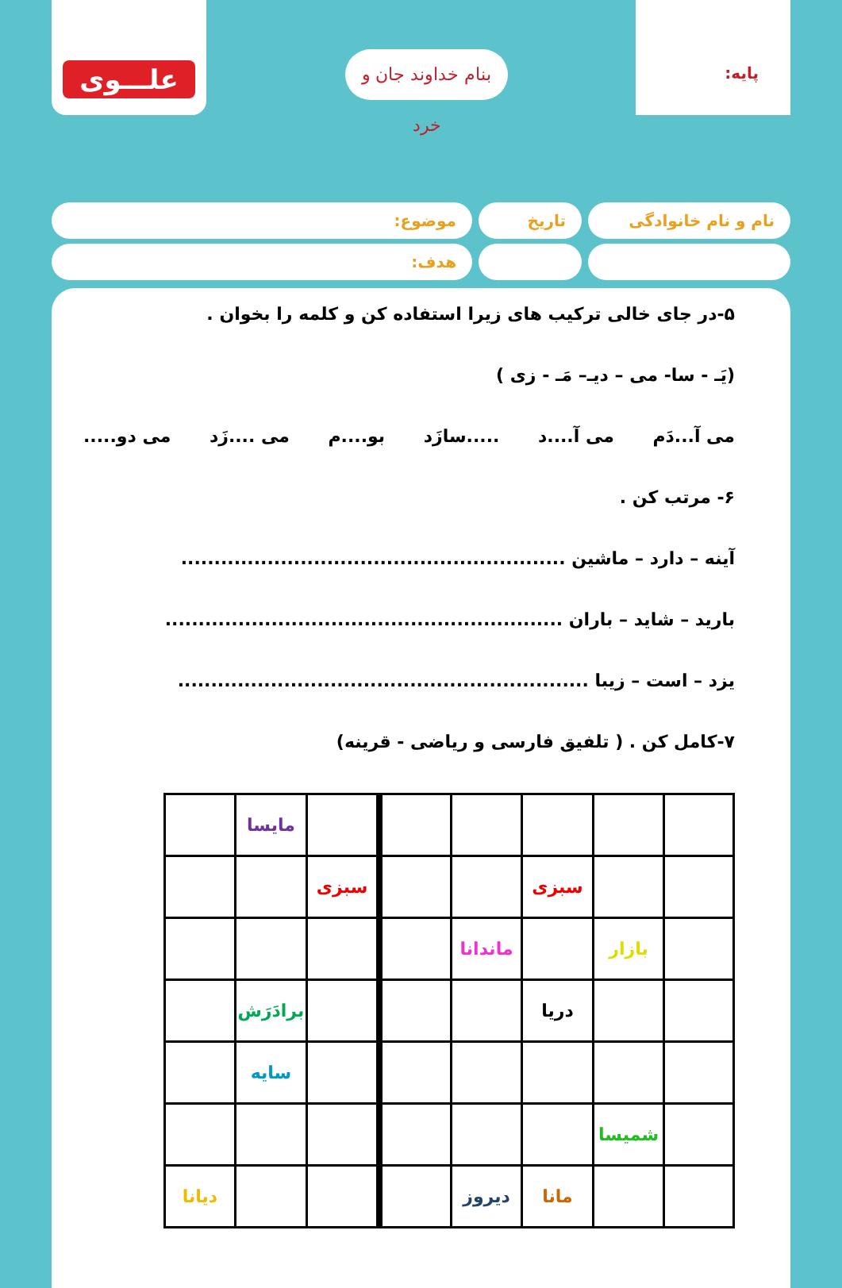علـــوی
بنام خداوند جان و خرد
پایه:
نام و نام خانوادگی
تاریخ موضوع:
هدف:
۵-در جای خالی ترکیب های زیرا استفاده کن و کلمه را بخوان .
(یَـ - سا- می – دیـ– مَـ - زی )
می آ...دَم می آ....د .....سازَد بو....م می ....زَد می دو.....
۶- مرتب کن .
آینه – دارد – ماشین ..........................................................
بارید – شاید – باران ............................................................
یزد – است – زیبا ..............................................................
۷-کامل کن . ( تلفیق فارسی و ریاضی - قرینه)
| | | | | | | مایسا | |
| | | سبزی | | | سبزی | | |
| | بازار | | ماندانا | | | | |
| | | دریا | | | | برادَرَش | |
| | | | | | | سایه | |
| | شمیسا | | | | | | |
| | | مانا | دیروز | | | | دیانا |